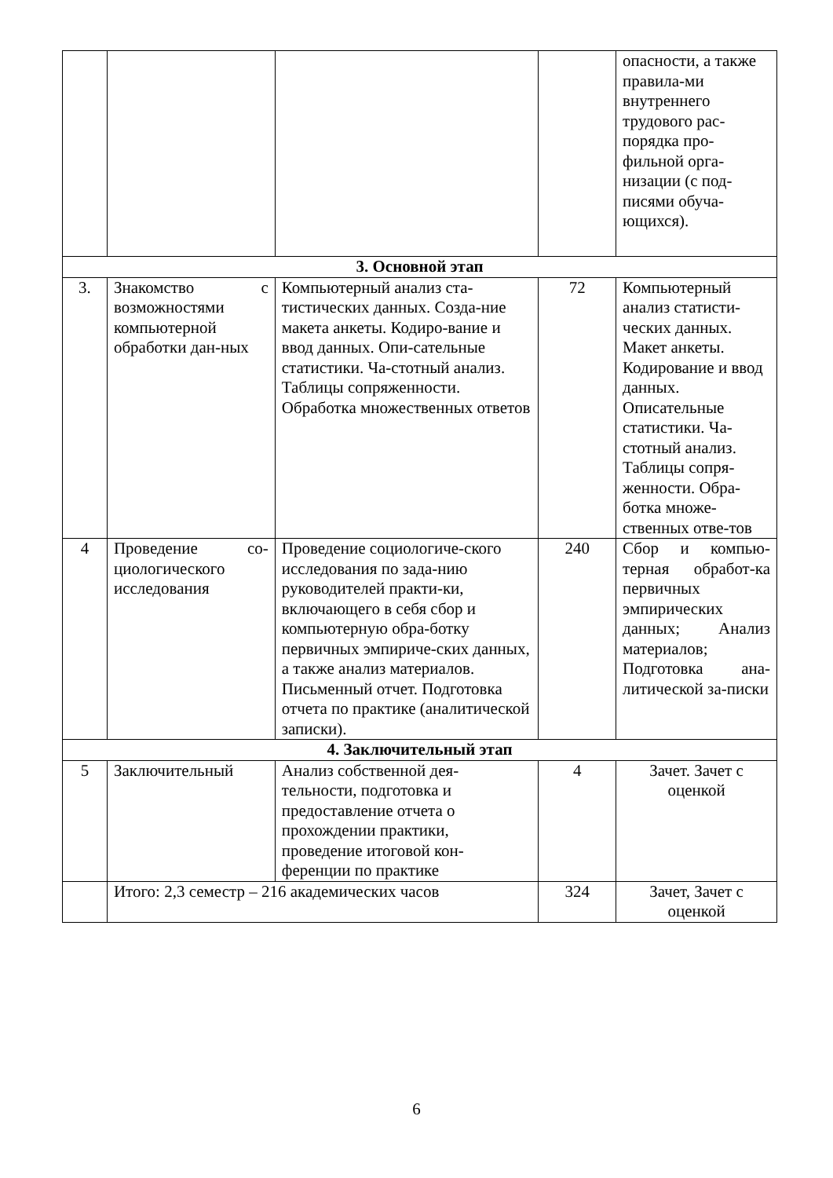| | | | | опасности, а также правила-ми внутреннего трудового рас-порядка про-фильной орга-низации (с под-писями обуча-ющихся). |
| 3. Основной этап | | | | |
| 3. | Знакомство с возможностями компьютерной обработки дан-ных | Компьютерный анализ ста-тистических данных. Созда-ние макета анкеты. Кодиро-вание и ввод данных. Опи-сательные статистики. Ча-стотный анализ. Таблицы сопряженности. Обработка множественных ответов | 72 | Компьютерный анализ статисти-ческих данных. Макет анкеты. Кодирование и ввод данных. Описательные статистики. Ча-стотный анализ. Таблицы сопря-женности. Обра-ботка множе-ственных отве-тов |
| 4 | Проведение со-циологического исследования | Проведение социологиче-ского исследования по зада-нию руководителей практи-ки, включающего в себя сбор и компьютерную обра-ботку первичных эмпириче-ских данных, а также анализ материалов. Письменный отчет. Подготовка отчета по практике (аналитической записки). | 240 | Сбор и компью-терная обработ-ка первичных эмпирических данных; Анализ материалов; Подготовка ана-литической за-писки |
| 4. Заключительный этап | | | | |
| 5 | Заключительный | Анализ собственной дея-тельности, подготовка и предоставление отчета о прохождении практики, проведение итоговой кон-ференции по практике | 4 | Зачет. Зачет с оценкой |
| | Итого: 2,3 семестр – 216 академических часов | | 324 | Зачет, Зачет с оценкой |
6